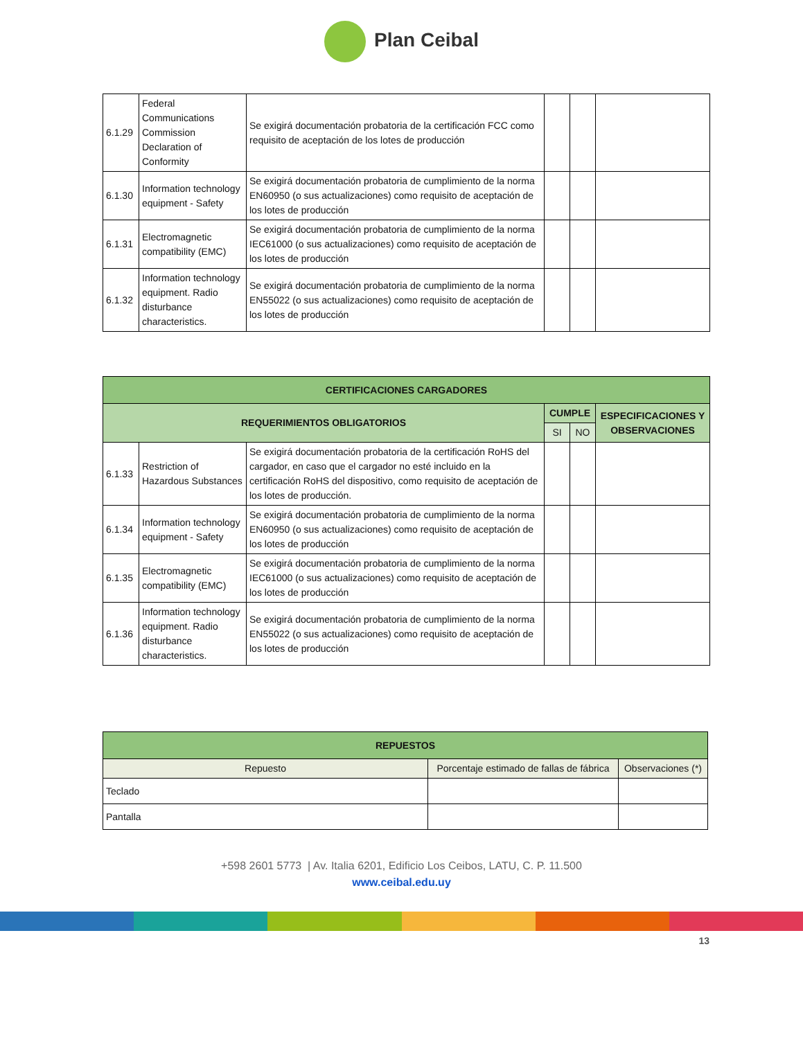Plan Ceibal
| 6.1.29 | Federal Communications Commission Declaration of Conformity | Se exigirá documentación probatoria de la certificación FCC como requisito de aceptación de los lotes de producción | | | |
| 6.1.30 | Information technology equipment - Safety | Se exigirá documentación probatoria de cumplimiento de la norma EN60950 (o sus actualizaciones) como requisito de aceptación de los lotes de producción | | | |
| 6.1.31 | Electromagnetic compatibility (EMC) | Se exigirá documentación probatoria de cumplimiento de la norma IEC61000 (o sus actualizaciones) como requisito de aceptación de los lotes de producción | | | |
| 6.1.32 | Information technology equipment. Radio disturbance characteristics. | Se exigirá documentación probatoria de cumplimiento de la norma EN55022 (o sus actualizaciones) como requisito de aceptación de los lotes de producción | | | |
| CERTIFICACIONES CARGADORES | | | | | |
| --- | --- | --- | --- | --- | --- |
| REQUERIMIENTOS OBLIGATORIOS | | | CUMPLE | | ESPECIFICACIONES Y OBSERVACIONES |
| | | | SI | NO | |
| 6.1.33 | Restriction of Hazardous Substances | Se exigirá documentación probatoria de la certificación RoHS del cargador, en caso que el cargador no esté incluido en la certificación RoHS del dispositivo, como requisito de aceptación de los lotes de producción. | | | |
| 6.1.34 | Information technology equipment - Safety | Se exigirá documentación probatoria de cumplimiento de la norma EN60950 (o sus actualizaciones) como requisito de aceptación de los lotes de producción | | | |
| 6.1.35 | Electromagnetic compatibility (EMC) | Se exigirá documentación probatoria de cumplimiento de la norma IEC61000 (o sus actualizaciones) como requisito de aceptación de los lotes de producción | | | |
| 6.1.36 | Information technology equipment. Radio disturbance characteristics. | Se exigirá documentación probatoria de cumplimiento de la norma EN55022 (o sus actualizaciones) como requisito de aceptación de los lotes de producción | | | |
| REPUESTOS | | |
| --- | --- | --- |
| Repuesto | Porcentaje estimado de fallas de fábrica | Observaciones (*) |
| Teclado | | |
| Pantalla | | |
+598 2601 5773 | Av. Italia 6201, Edificio Los Ceibos, LATU, C. P. 11.500
www.ceibal.edu.uy
13